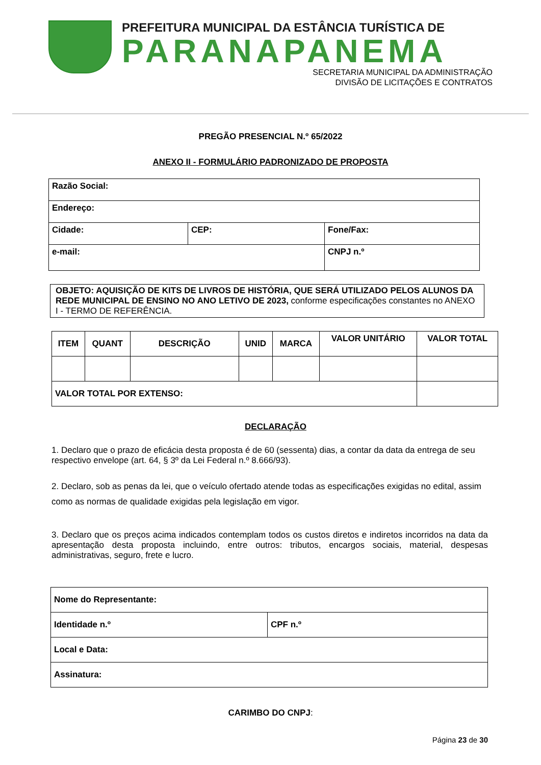PREFEITURA MUNICIPAL DA ESTÂNCIA TURÍSTICA DE
PARANAPANEMA
SECRETARIA MUNICIPAL DA ADMINISTRAÇÃO
DIVISÃO DE LICITAÇÕES E CONTRATOS
PREGÃO PRESENCIAL N.º 65/2022
ANEXO II - FORMULÁRIO PADRONIZADO DE PROPOSTA
| Razão Social: | | |
| Endereço: | | |
| Cidade: | CEP: | Fone/Fax: |
| e-mail: | | CNPJ n.º |
OBJETO: AQUISIÇÃO DE KITS DE LIVROS DE HISTÓRIA, QUE SERÁ UTILIZADO PELOS ALUNOS DA REDE MUNICIPAL DE ENSINO NO ANO LETIVO DE 2023, conforme especificações constantes no ANEXO I - TERMO DE REFERÊNCIA.
| ITEM | QUANT | DESCRIÇÃO | UNID | MARCA | VALOR UNITÁRIO | VALOR TOTAL |
| --- | --- | --- | --- | --- | --- | --- |
| VALOR TOTAL POR EXTENSO: | | | | | | |
DECLARAÇÃO
1. Declaro que o prazo de eficácia desta proposta é de 60 (sessenta) dias, a contar da data da entrega de seu respectivo envelope (art. 64, § 3º da Lei Federal n.º 8.666/93).
2. Declaro, sob as penas da lei, que o veículo ofertado atende todas as especificações exigidas no edital, assim como as normas de qualidade exigidas pela legislação em vigor.
3. Declaro que os preços acima indicados contemplam todos os custos diretos e indiretos incorridos na data da apresentação desta proposta incluindo, entre outros: tributos, encargos sociais, material, despesas administrativas, seguro, frete e lucro.
| Nome do Representante: | |
| Identidade n.º | CPF n.º |
| Local e Data: | |
| Assinatura: | |
CARIMBO DO CNPJ:
Página 23 de 30